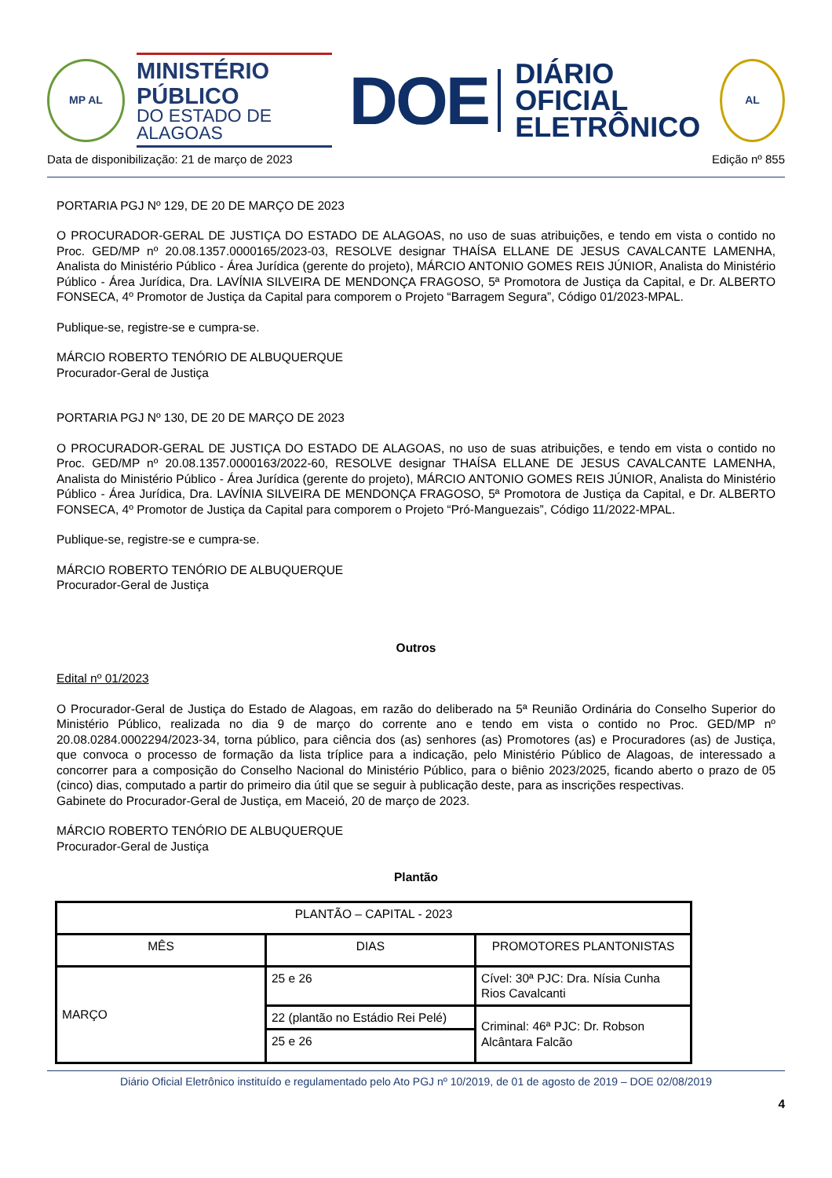MP AL
MINISTÉRIO PÚBLICO
DO ESTADO DE ALAGOAS
DOE
DIÁRIO OFICIAL
ELETRÔNICO
AL
Data de disponibilização: 21 de março de 2023 Edição nº 855
PORTARIA PGJ Nº 129, DE 20 DE MARÇO DE 2023
O PROCURADOR-GERAL DE JUSTIÇA DO ESTADO DE ALAGOAS, no uso de suas atribuições, e tendo em vista o contido no Proc. GED/MP nº 20.08.1357.0000165/2023-03, RESOLVE designar THAÍSA ELLANE DE JESUS CAVALCANTE LAMENHA, Analista do Ministério Público - Área Jurídica (gerente do projeto), MÁRCIO ANTONIO GOMES REIS JÚNIOR, Analista do Ministério Público - Área Jurídica, Dra. LAVÍNIA SILVEIRA DE MENDONÇA FRAGOSO, 5ª Promotora de Justiça da Capital, e Dr. ALBERTO FONSECA, 4º Promotor de Justiça da Capital para comporem o Projeto “Barragem Segura”, Código 01/2023-MPAL.
Publique-se, registre-se e cumpra-se.
MÁRCIO ROBERTO TENÓRIO DE ALBUQUERQUE
Procurador-Geral de Justiça
PORTARIA PGJ Nº 130, DE 20 DE MARÇO DE 2023
O PROCURADOR-GERAL DE JUSTIÇA DO ESTADO DE ALAGOAS, no uso de suas atribuições, e tendo em vista o contido no Proc. GED/MP nº 20.08.1357.0000163/2022-60, RESOLVE designar THAÍSA ELLANE DE JESUS CAVALCANTE LAMENHA, Analista do Ministério Público - Área Jurídica (gerente do projeto), MÁRCIO ANTONIO GOMES REIS JÚNIOR, Analista do Ministério Público - Área Jurídica, Dra. LAVÍNIA SILVEIRA DE MENDONÇA FRAGOSO, 5ª Promotora de Justiça da Capital, e Dr. ALBERTO FONSECA, 4º Promotor de Justiça da Capital para comporem o Projeto “Pró-Manguezais”, Código 11/2022-MPAL.
Publique-se, registre-se e cumpra-se.
MÁRCIO ROBERTO TENÓRIO DE ALBUQUERQUE
Procurador-Geral de Justiça
Outros
Edital nº 01/2023
O Procurador-Geral de Justiça do Estado de Alagoas, em razão do deliberado na 5ª Reunião Ordinária do Conselho Superior do Ministério Público, realizada no dia 9 de março do corrente ano e tendo em vista o contido no Proc. GED/MP nº 20.08.0284.0002294/2023-34, torna público, para ciência dos (as) senhores (as) Promotores (as) e Procuradores (as) de Justiça, que convoca o processo de formação da lista tríplice para a indicação, pelo Ministério Público de Alagoas, de interessado a concorrer para a composição do Conselho Nacional do Ministério Público, para o biênio 2023/2025, ficando aberto o prazo de 05 (cinco) dias, computado a partir do primeiro dia útil que se seguir à publicação deste, para as inscrições respectivas.
Gabinete do Procurador-Geral de Justiça, em Maceió, 20 de março de 2023.
MÁRCIO ROBERTO TENÓRIO DE ALBUQUERQUE
Procurador-Geral de Justiça
Plantão
| PLANTÃO – CAPITAL - 2023 | | |
| MÊS | DIAS | PROMOTORES PLANTONISTAS |
| MARÇO | 25 e 26 | Cível: 30ª PJC: Dra. Nísia Cunha Rios Cavalcanti |
| | 22 (plantão no Estádio Rei Pelé) | Criminal: 46ª PJC: Dr. Robson Alcântara Falcão |
| | 25 e 26 | |
Diário Oficial Eletrônico instituído e regulamentado pelo Ato PGJ nº 10/2019, de 01 de agosto de 2019 – DOE 02/08/2019
4